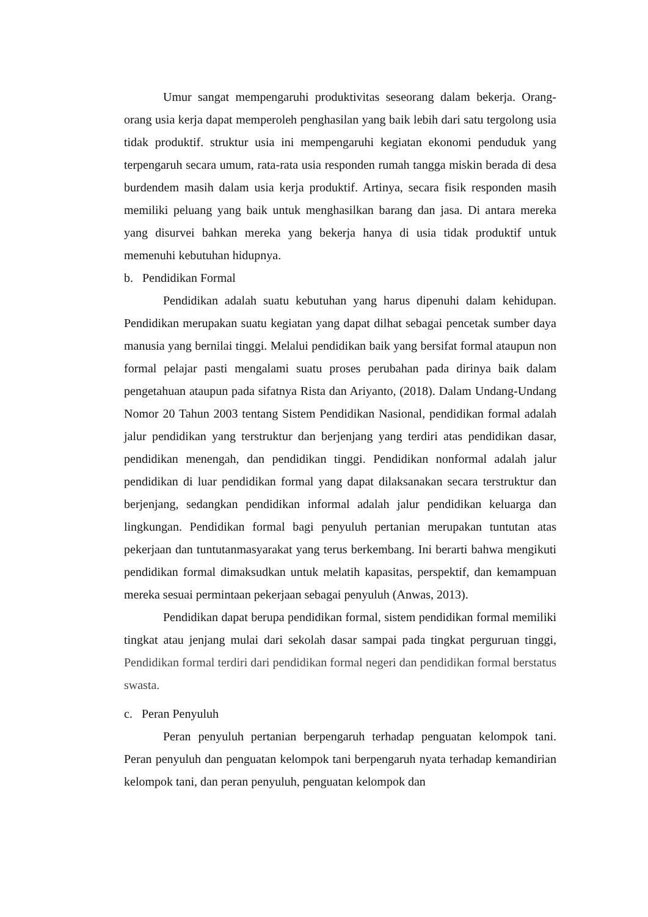Umur sangat mempengaruhi produktivitas seseorang dalam bekerja. Orang-orang usia kerja dapat memperoleh penghasilan yang baik lebih dari satu tergolong usia tidak produktif. struktur usia ini mempengaruhi kegiatan ekonomi penduduk yang terpengaruh secara umum, rata-rata usia responden rumah tangga miskin berada di desa burdendem masih dalam usia kerja produktif. Artinya, secara fisik responden masih memiliki peluang yang baik untuk menghasilkan barang dan jasa. Di antara mereka yang disurvei bahkan mereka yang bekerja hanya di usia tidak produktif untuk memenuhi kebutuhan hidupnya.
b. Pendidikan Formal
Pendidikan adalah suatu kebutuhan yang harus dipenuhi dalam kehidupan. Pendidikan merupakan suatu kegiatan yang dapat dilhat sebagai pencetak sumber daya manusia yang bernilai tinggi. Melalui pendidikan baik yang bersifat formal ataupun non formal pelajar pasti mengalami suatu proses perubahan pada dirinya baik dalam pengetahuan ataupun pada sifatnya Rista dan Ariyanto, (2018). Dalam Undang-Undang Nomor 20 Tahun 2003 tentang Sistem Pendidikan Nasional, pendidikan formal adalah jalur pendidikan yang terstruktur dan berjenjang yang terdiri atas pendidikan dasar, pendidikan menengah, dan pendidikan tinggi. Pendidikan nonformal adalah jalur pendidikan di luar pendidikan formal yang dapat dilaksanakan secara terstruktur dan berjenjang, sedangkan pendidikan informal adalah jalur pendidikan keluarga dan lingkungan. Pendidikan formal bagi penyuluh pertanian merupakan tuntutan atas pekerjaan dan tuntutanmasyarakat yang terus berkembang. Ini berarti bahwa mengikuti pendidikan formal dimaksudkan untuk melatih kapasitas, perspektif, dan kemampuan mereka sesuai permintaan pekerjaan sebagai penyuluh (Anwas, 2013).
Pendidikan dapat berupa pendidikan formal, sistem pendidikan formal memiliki tingkat atau jenjang mulai dari sekolah dasar sampai pada tingkat perguruan tinggi, Pendidikan formal terdiri dari pendidikan formal negeri dan pendidikan formal berstatus swasta.
c. Peran Penyuluh
Peran penyuluh pertanian berpengaruh terhadap penguatan kelompok tani. Peran penyuluh dan penguatan kelompok tani berpengaruh nyata terhadap kemandirian kelompok tani, dan peran penyuluh, penguatan kelompok dan